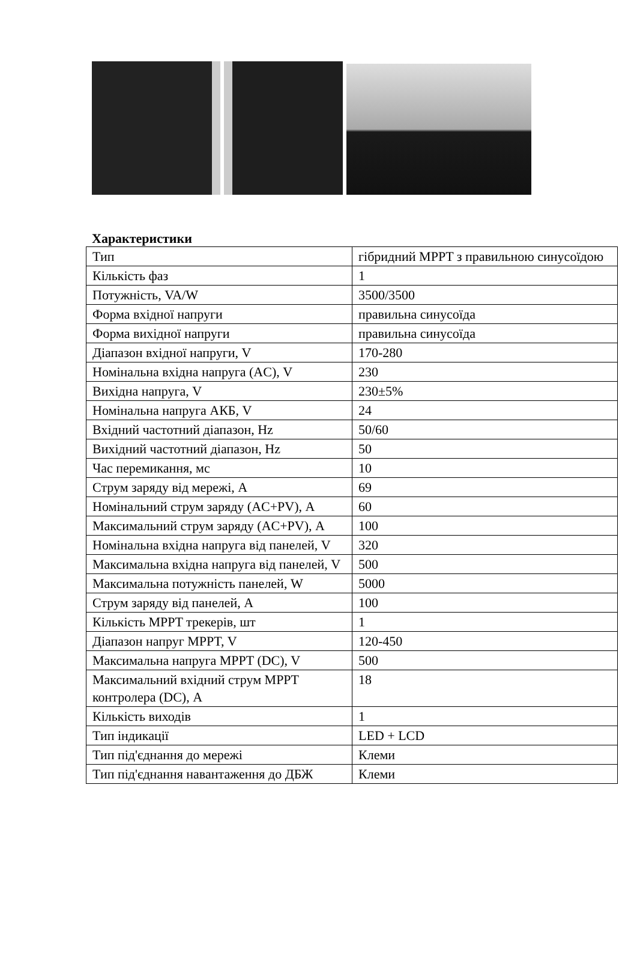Характеристики
| Тип | гібридний MPPT з правильною синусоїдою |
| Кількість фаз | 1 |
| Потужність, VA/W | 3500/3500 |
| Форма вхідної напруги | правильна синусоїда |
| Форма вихідної напруги | правильна синусоїда |
| Діапазон вхідної напруги, V | 170-280 |
| Номінальна вхідна напруга (AC), V | 230 |
| Вихідна напруга, V | 230±5% |
| Номінальна напруга АКБ, V | 24 |
| Вхідний частотний діапазон, Hz | 50/60 |
| Вихідний частотний діапазон, Hz | 50 |
| Час перемикання, мс | 10 |
| Струм заряду від мережі, А | 69 |
| Номінальний струм заряду (AC+PV), А | 60 |
| Максимальний струм заряду (AC+PV), А | 100 |
| Номінальна вхідна напруга від панелей, V | 320 |
| Максимальна вхідна напруга від панелей, V | 500 |
| Максимальна потужність панелей, W | 5000 |
| Струм заряду від панелей, А | 100 |
| Кількість MPPT трекерів, шт | 1 |
| Діапазон напруг MPPT, V | 120-450 |
| Максимальна напруга MPPT (DC), V | 500 |
| Максимальний вхідний струм MPPT контролера (DC), А | 18 |
| Кількість виходів | 1 |
| Тип індикації | LED + LCD |
| Тип під'єднання до мережі | Клеми |
| Тип під'єднання навантаження до ДБЖ | Клеми |